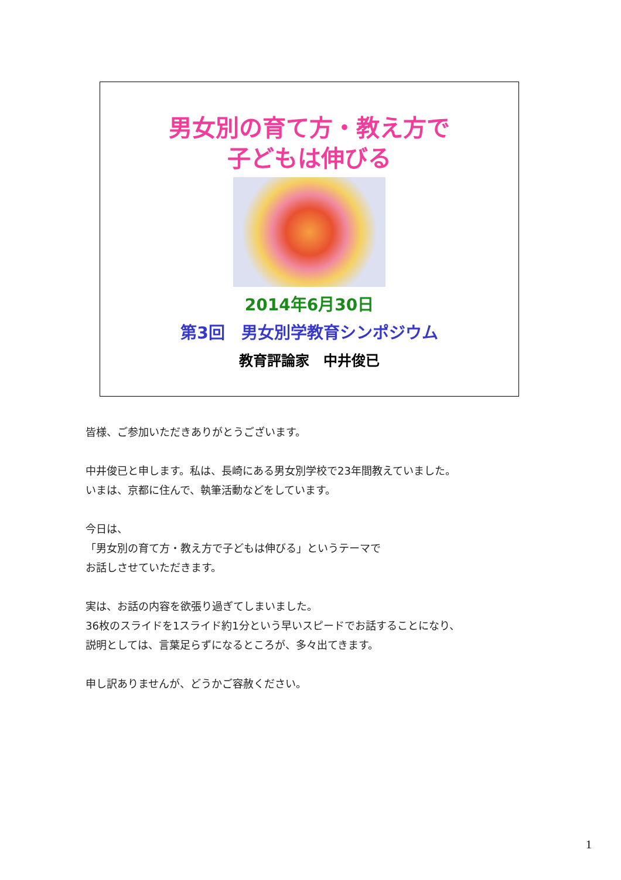男女別の育て方・教え方で
子どもは伸びる
2014年6月30日
第3回　男女別学教育シンポジウム
教育評論家　中井俊已
皆様、ご参加いただきありがとうございます。
中井俊已と申します。私は、長崎にある男女別学校で23年間教えていました。
いまは、京都に住んで、執筆活動などをしています。
今日は、
「男女別の育て方・教え方で子どもは伸びる」というテーマで
お話しさせていただきます。
実は、お話の内容を欲張り過ぎてしまいました。
36枚のスライドを1スライド約1分という早いスピードでお話することになり、
説明としては、言葉足らずになるところが、多々出てきます。
申し訳ありませんが、どうかご容赦ください。
1